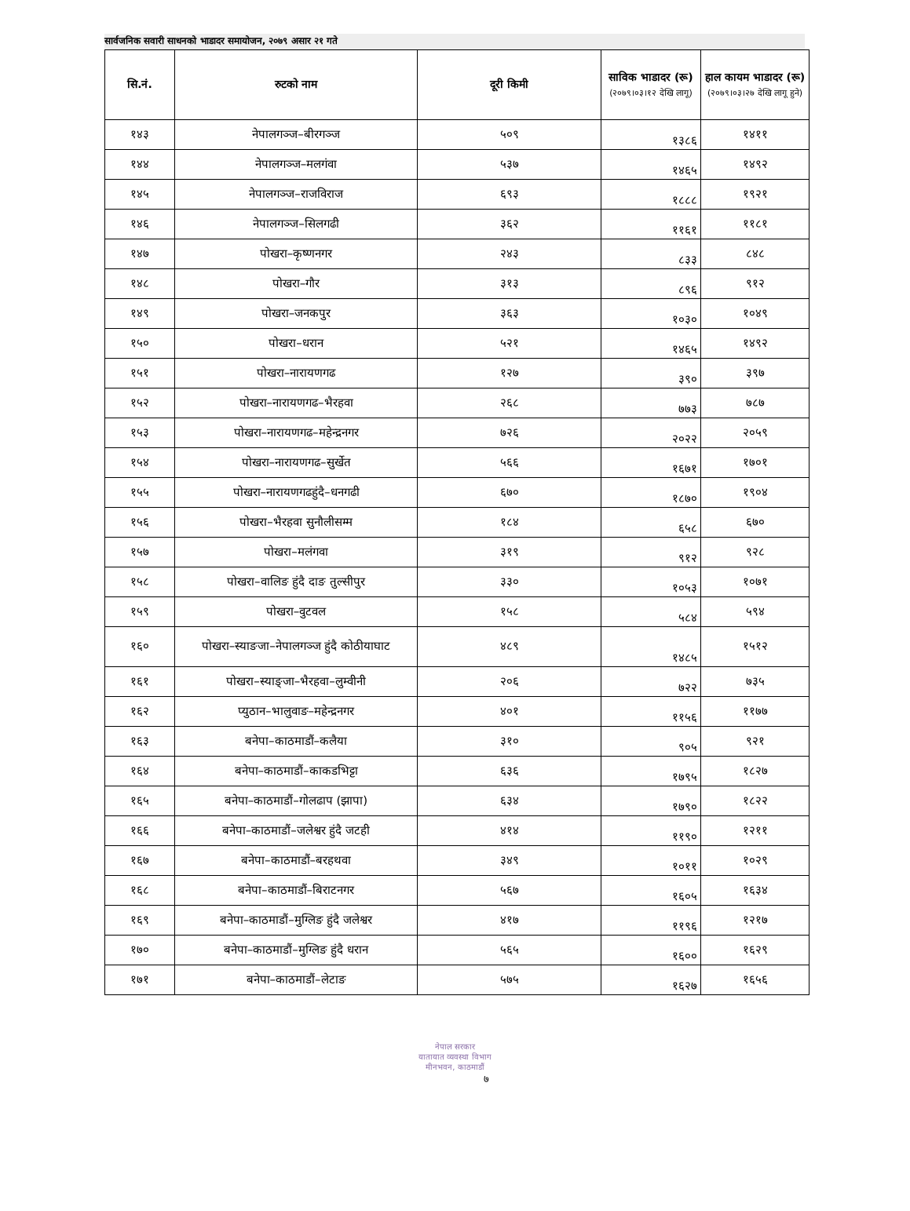सार्वजनिक सवारी साधनको भाडादर समायोजन, २०७९ असार २१ गते
| सि.नं. | रुटको नाम | दूरी किमी | साविक भाडादर (रू) (२०७९।०३।१२ देखि लागू) | हाल कायम भाडादर (रू) (२०७९।०३।२७ देखि लागू हुने) |
| --- | --- | --- | --- | --- |
| १४३ | नेपालगञ्ज–बीरगञ्ज | ५०९ | १३८६ | १४११ |
| १४४ | नेपालगञ्ज–मलगंवा | ५३७ | १४६५ | १४९२ |
| १४५ | नेपालगञ्ज–राजविराज | ६९३ | १८८८ | १९२१ |
| १४६ | नेपालगञ्ज–सिलगढी | ३६२ | ११६१ | ११८१ |
| १४७ | पोखरा–कृष्णनगर | २४३ | ८३३ | ८४८ |
| १४८ | पोखरा–गौर | ३१३ | ८९६ | ९१२ |
| १४९ | पोखरा–जनकपुर | ३६३ | १०३० | १०४९ |
| १५० | पोखरा–धरान | ५२१ | १४६५ | १४९२ |
| १५१ | पोखरा–नारायणगढ | १२७ | ३९० | ३९७ |
| १५२ | पोखरा–नारायणगढ–भैरहवा | २६८ | ७७३ | ७८७ |
| १५३ | पोखरा–नारायणगढ–महेन्द्रनगर | ७२६ | २०२२ | २०५९ |
| १५४ | पोखरा–नारायणगढ–सुर्खेत | ५६६ | १६७१ | १७०१ |
| १५५ | पोखरा–नारायणगढहुंदै–धनगढी | ६७० | १८७० | १९०४ |
| १५६ | पोखरा–भैरहवा सुनौलीसम्म | १८४ | ६५८ | ६७० |
| १५७ | पोखरा–मलंगवा | ३१९ | ९१२ | ९२८ |
| १५८ | पोखरा–वालिङ हुंदै दाङ तुल्सीपुर | ३३० | १०५३ | १०७१ |
| १५९ | पोखरा–वुटवल | १५८ | ५८४ | ५९४ |
| १६० | पोखरा–स्याङजा–नेपालगञ्ज हुंदै कोठीयाघाट | ४८९ | १४८५ | १५१२ |
| १६१ | पोखरा–स्याङ्जा–भैरहवा–लुम्वीनी | २०६ | ७२२ | ७३५ |
| १६२ | प्युठान–भालुवाङ–महेन्द्रनगर | ४०१ | ११५६ | ११७७ |
| १६३ | बनेपा–काठमाडौं–कलैया | ३१० | ९०५ | ९२१ |
| १६४ | बनेपा–काठमाडौं–काकडभिट्टा | ६३६ | १७९५ | १८२७ |
| १६५ | बनेपा–काठमाडौं–गोलढाप (झापा) | ६३४ | १७९० | १८२२ |
| १६६ | बनेपा–काठमाडौं–जलेश्वर हुंदै जटही | ४१४ | ११९० | १२११ |
| १६७ | बनेपा–काठमाडौं–बरहथवा | ३४९ | १०११ | १०२९ |
| १६८ | बनेपा–काठमाडौं–बिराटनगर | ५६७ | १६०५ | १६३४ |
| १६९ | बनेपा–काठमाडौं–मुग्लिङ हुंदै जलेश्वर | ४१७ | ११९६ | १२१७ |
| १७० | बनेपा–काठमाडौं–मुग्लिङ हुंदै धरान | ५६५ | १६०० | १६२९ |
| १७१ | बनेपा–काठमाडौं–लेटाङ | ५७५ | १६२७ | १६५६ |
नेपाल सरकार
यातायात व्यवस्था विभाग
मीनभवन, काठमाडौं
७